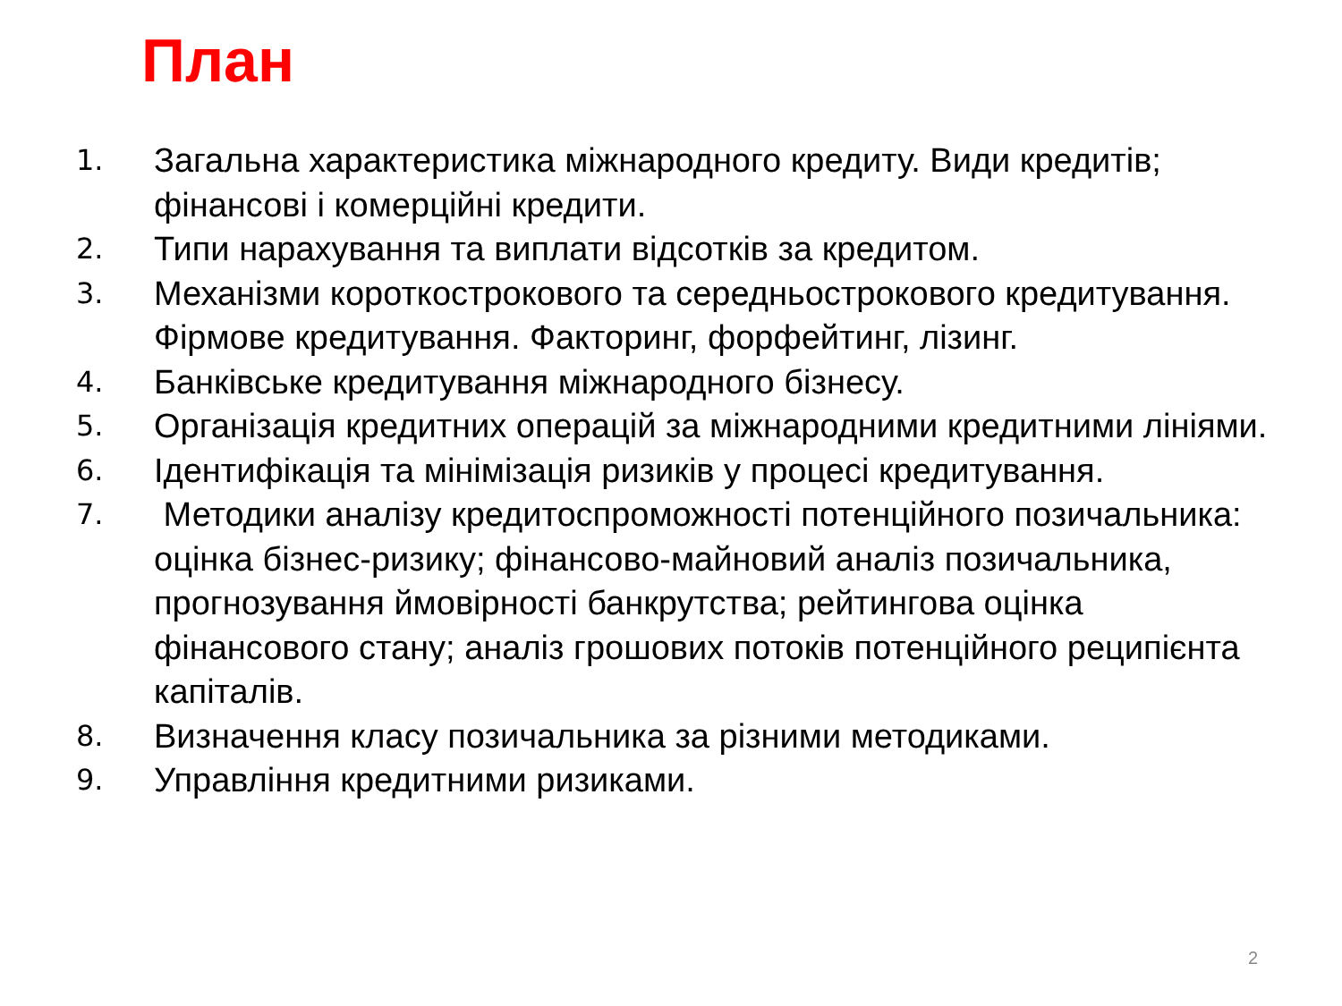План
1. Загальна характеристика міжнародного кредиту. Види кредитів; фінансові і комерційні кредити.
2. Типи нарахування та виплати відсотків за кредитом.
3. Механізми короткострокового та середньострокового кредитування. Фірмове кредитування. Факторинг, форфейтинг, лізинг.
4. Банківське кредитування міжнародного бізнесу.
5. Організація кредитних операцій за міжнародними кредитними лініями.
6. Ідентифікація та мінімізація ризиків у процесі кредитування.
7. Методики аналізу кредитоспроможності потенційного позичальника: оцінка бізнес-ризику; фінансово-майновий аналіз позичальника, прогнозування ймовірності банкрутства; рейтингова оцінка фінансового стану; аналіз грошових потоків потенційного реципієнта капіталів.
8. Визначення класу позичальника за різними методиками.
9. Управління кредитними ризиками.
2